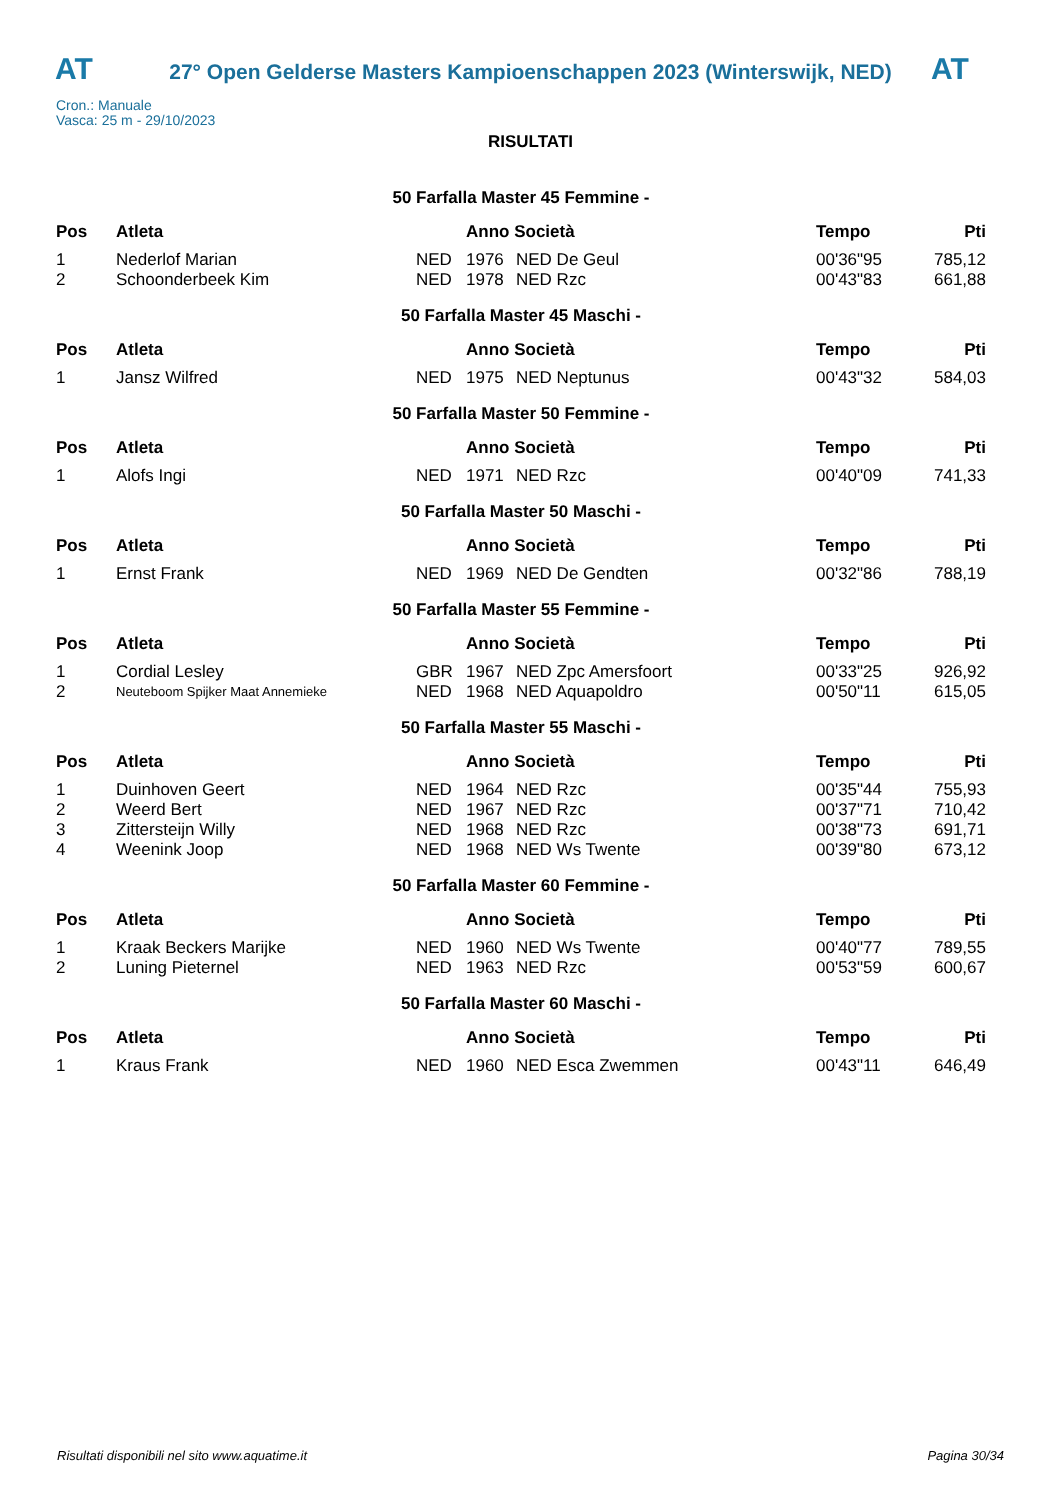AT
27° Open Gelderse Masters Kampioenschappen 2023 (Winterswijk, NED)
AT
Cron.: Manuale
Vasca: 25 m - 29/10/2023
RISULTATI
| 50 Farfalla Master 45 Femmine - | | | | | | |
| Pos | Atleta | | Anno Società | | Tempo | Pti |
| 1 | Nederlof Marian | NED | 1976 | NED De Geul | 00'36"95 | 785,12 |
| 2 | Schoonderbeek Kim | NED | 1978 | NED Rzc | 00'43"83 | 661,88 |
| 50 Farfalla Master 45 Maschi - | | | | | | |
| Pos | Atleta | | Anno Società | | Tempo | Pti |
| 1 | Jansz Wilfred | NED | 1975 | NED Neptunus | 00'43"32 | 584,03 |
| 50 Farfalla Master 50 Femmine - | | | | | | |
| Pos | Atleta | | Anno Società | | Tempo | Pti |
| 1 | Alofs Ingi | NED | 1971 | NED Rzc | 00'40"09 | 741,33 |
| 50 Farfalla Master 50 Maschi - | | | | | | |
| Pos | Atleta | | Anno Società | | Tempo | Pti |
| 1 | Ernst Frank | NED | 1969 | NED De Gendten | 00'32"86 | 788,19 |
| 50 Farfalla Master 55 Femmine - | | | | | | |
| Pos | Atleta | | Anno Società | | Tempo | Pti |
| 1 | Cordial Lesley | GBR | 1967 | NED Zpc Amersfoort | 00'33"25 | 926,92 |
| 2 | Neuteboom Spijker Maat Annemieke | NED | 1968 | NED Aquapoldro | 00'50"11 | 615,05 |
| 50 Farfalla Master 55 Maschi - | | | | | | |
| Pos | Atleta | | Anno Società | | Tempo | Pti |
| 1 | Duinhoven Geert | NED | 1964 | NED Rzc | 00'35"44 | 755,93 |
| 2 | Weerd Bert | NED | 1967 | NED Rzc | 00'37"71 | 710,42 |
| 3 | Zittersteijn Willy | NED | 1968 | NED Rzc | 00'38"73 | 691,71 |
| 4 | Weenink Joop | NED | 1968 | NED Ws Twente | 00'39"80 | 673,12 |
| 50 Farfalla Master 60 Femmine - | | | | | | |
| Pos | Atleta | | Anno Società | | Tempo | Pti |
| 1 | Kraak Beckers Marijke | NED | 1960 | NED Ws Twente | 00'40"77 | 789,55 |
| 2 | Luning Pieternel | NED | 1963 | NED Rzc | 00'53"59 | 600,67 |
| 50 Farfalla Master 60 Maschi - | | | | | | |
| Pos | Atleta | | Anno Società | | Tempo | Pti |
| 1 | Kraus Frank | NED | 1960 | NED Esca Zwemmen | 00'43"11 | 646,49 |
Risultati disponibili nel sito www.aquatime.it Pagina 30/34